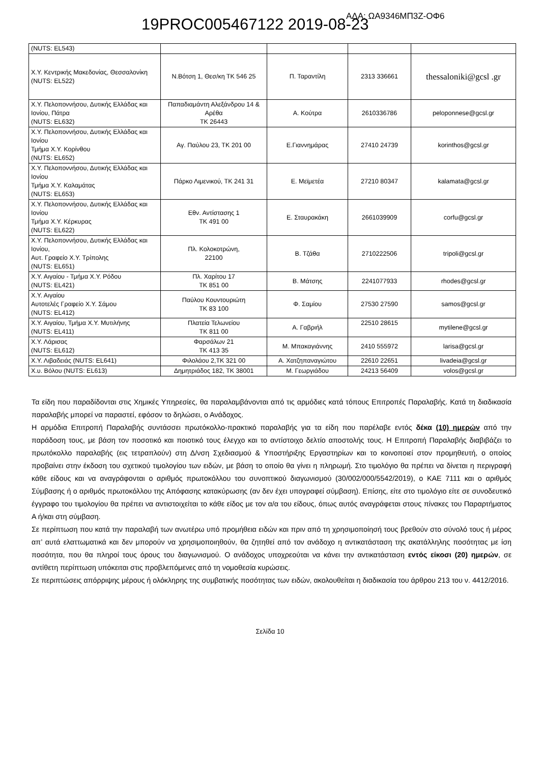ΑΔΑ: ΩΑ9346ΜΠ3Ζ-ΟΦ6 19PROC005467122 2019-08-23
| (NUTS: EL543) | | | | |
| Χ.Υ. Κεντρικής Μακεδονίας, Θεσσαλονίκη (NUTS: EL522) | Ν.Βότση 1, Θεσ/κη ΤΚ 546 25 | Π. Ταραντίλη | 2313 336661 | thessaloniki@gcsl .gr |
| Χ.Υ. Πελοποννήσου, Δυτικής Ελλάδας και Ιονίου, Πάτρα (NUTS: EL632) | Παπαδιαμάντη Αλεξάνδρου 14 & Αρέθα ΤΚ 26443 | Α. Κούτρα | 2610336786 | peloponnese@gcsl.gr |
| Χ.Υ. Πελοποννήσου, Δυτικής Ελλάδας και Ιονίου Τμήμα Χ.Υ. Κορίνθου (NUTS: EL652) | Αγ. Παύλου 23, ΤΚ 201 00 | Ε.Γιαννημάρας | 27410 24739 | korinthos@gcsl.gr |
| Χ.Υ. Πελοποννήσου, Δυτικής Ελλάδας και Ιονίου Τμήμα Χ.Υ. Καλαμάτας (NUTS: EL653) | Πάρκο Λιμενικού, ΤΚ 241 31 | Ε. Μεϊμετέα | 27210 80347 | kalamata@gcsl.gr |
| Χ.Υ. Πελοποννήσου, Δυτικής Ελλάδας και Ιονίου Τμήμα Χ.Υ. Κέρκυρας (NUTS: EL622) | Εθν. Αντίστασης 1 ΤΚ 491 00 | Ε. Σταυρακάκη | 2661039909 | corfu@gcsl.gr |
| Χ.Υ. Πελοποννήσου, Δυτικής Ελλάδας και Ιονίου, Αυτ. Γραφείο Χ.Υ. Τρίπολης (NUTS: EL651) | Πλ. Κολοκοτρώνη, 22100 | Β. Τζάθα | 2710222506 | tripoli@gcsl.gr |
| Χ.Υ. Αιγαίου - Τμήμα Χ.Υ. Ρόδου (NUTS: EL421) | Πλ. Χαρίτου 17 ΤΚ 851 00 | Β. Μάτσης | 2241077933 | rhodes@gcsl.gr |
| Χ.Υ. Αιγαίου Αυτοτελές Γραφείο Χ.Υ. Σάμου (NUTS: EL412) | Παύλου Κουντουριώτη ΤΚ 83 100 | Φ. Σαμίου | 27530 27590 | samos@gcsl.gr |
| Χ.Υ. Αιγαίου, Τμήμα Χ.Υ. Μυτιλήνης (NUTS: EL411) | Πλατεία Τελωνείου ΤΚ 811 00 | Α. Γαβριήλ | 22510 28615 | mytilene@gcsl.gr |
| Χ.Υ. Λάρισας (NUTS: EL612) | Φαρσάλων 21 ΤΚ 413 35 | Μ. Μπακαγιάννης | 2410 555972 | larisa@gcsl.gr |
| Χ.Υ. Λιβαδειάς (NUTS: EL641) | Φιλολάου 2,ΤΚ 321 00 | Α. Χατζηπαναγιώτου | 22610 22651 | livadeia@gcsl.gr |
| Χ.υ. Βόλου (NUTS: EL613) | Δημητριάδος 182, ΤΚ 38001 | Μ. Γεωργιάδου | 24213 56409 | volos@gcsl.gr |
Τα είδη που παραδίδονται στις Χημικές Υπηρεσίες, θα παραλαμβάνονται από τις αρμόδιες κατά τόπους Επιτροπές Παραλαβής. Κατά τη διαδικασία παραλαβής μπορεί να παραστεί, εφόσον το δηλώσει, ο Ανάδοχος.
Η αρμόδια Επιτροπή Παραλαβής συντάσσει πρωτόκολλο-πρακτικό παραλαβής για τα είδη που παρέλαβε εντός δέκα (10) ημερών από την παράδοση τους, με βάση τον ποσοτικό και ποιοτικό τους έλεγχο και το αντίστοιχο δελτίο αποστολής τους. Η Επιτροπή Παραλαβής διαβιβάζει το πρωτόκολλο παραλαβής (εις τετραπλούν) στη Δ/νση Σχεδιασμού & Υποστήριξης Εργαστηρίων και το κοινοποιεί στον προμηθευτή, ο οποίος προβαίνει στην έκδοση του σχετικού τιμολογίου των ειδών, με βάση το οποίο θα γίνει η πληρωμή. Στο τιμολόγιο θα πρέπει να δίνεται η περιγραφή κάθε είδους και να αναγράφονται ο αριθμός πρωτοκόλλου του συνοπτικού διαγωνισμού (30/002/000/5542/2019), ο ΚΑΕ 7111 και ο αριθμός Σύμβασης ή ο αριθμός πρωτοκόλλου της Απόφασης κατακύρωσης (αν δεν έχει υπογραφεί σύμβαση). Επίσης, είτε στο τιμολόγιο είτε σε συνοδευτικό έγγραφο του τιμολογίου θα πρέπει να αντιστοιχείται το κάθε είδος με τον α/α του είδους, όπως αυτός αναγράφεται στους πίνακες του Παραρτήματος Α ή/και στη σύμβαση.
Σε περίπτωση που κατά την παραλαβή των ανωτέρω υπό προμήθεια ειδών και πριν από τη χρησιμοποίησή τους βρεθούν στο σύνολό τους ή μέρος απ’ αυτά ελαττωματικά και δεν μπορούν να χρησιμοποιηθούν, θα ζητηθεί από τον ανάδοχο η αντικατάσταση της ακατάλληλης ποσότητας με ίση ποσότητα, που θα πληροί τους όρους του διαγωνισμού. Ο ανάδοχος υποχρεούται να κάνει την αντικατάσταση εντός είκοσι (20) ημερών, σε αντίθετη περίπτωση υπόκειται στις προβλεπόμενες από τη νομοθεσία κυρώσεις.
Σε περιπτώσεις απόρριψης μέρους ή ολόκληρης της συμβατικής ποσότητας των ειδών, ακολουθείται η διαδικασία του άρθρου 213 του ν. 4412/2016.
Σελίδα 10